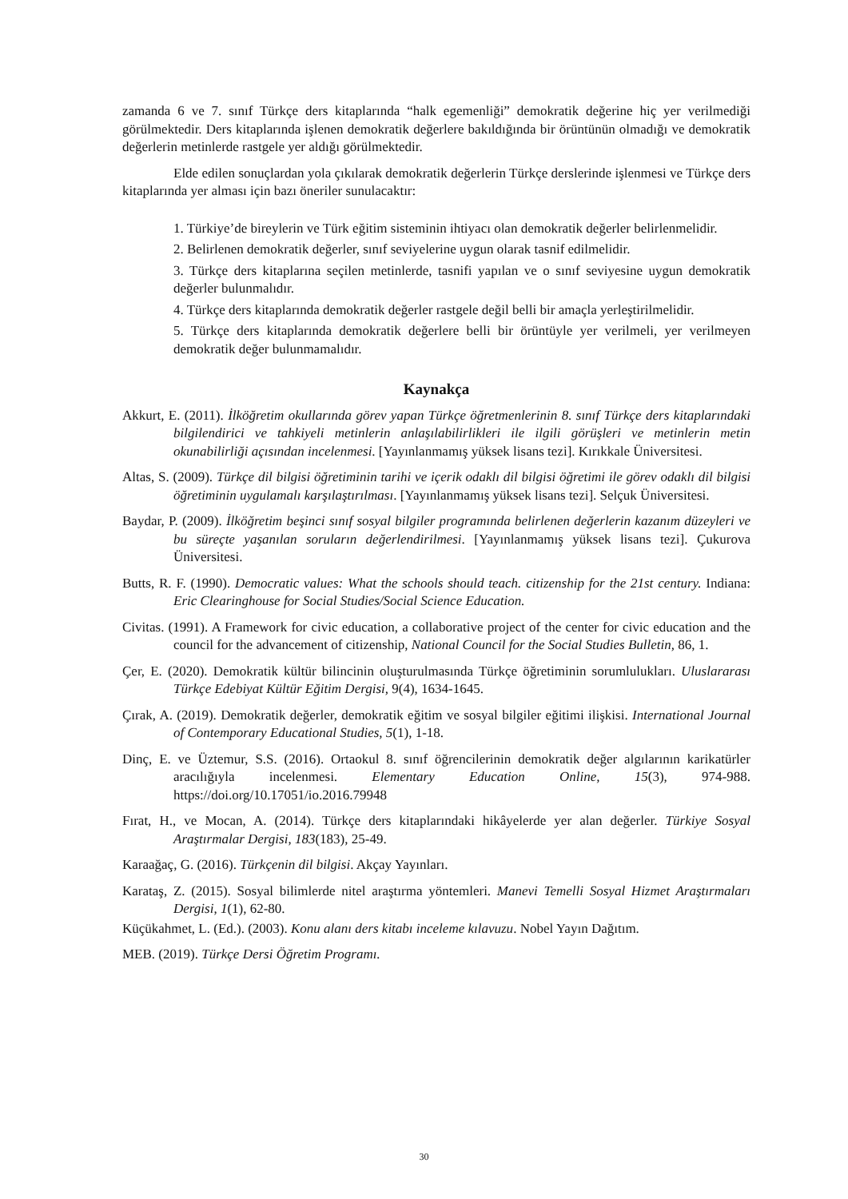zamanda 6 ve 7. sınıf Türkçe ders kitaplarında “halk egemenliği” demokratik değerine hiç yer verilmediği görülmektedir. Ders kitaplarında işlenen demokratik değerlere bakıldığında bir örüntünün olmadığı ve demokratik değerlerin metinlerde rastgele yer aldığı görülmektedir.
Elde edilen sonuçlardan yola çıkılarak demokratik değerlerin Türkçe derslerinde işlenmesi ve Türkçe ders kitaplarında yer alması için bazı öneriler sunulacaktır:
1. Türkiye’de bireylerin ve Türk eğitim sisteminin ihtiyacı olan demokratik değerler belirlenmelidir.
2. Belirlenen demokratik değerler, sınıf seviyelerine uygun olarak tasnif edilmelidir.
3. Türkçe ders kitaplarına seçilen metinlerde, tasnifi yapılan ve o sınıf seviyesine uygun demokratik değerler bulunmalıdır.
4. Türkçe ders kitaplarında demokratik değerler rastgele değil belli bir amaçla yerleştirilmelidir.
5. Türkçe ders kitaplarında demokratik değerlere belli bir örüntüyle yer verilmeli, yer verilmeyen demokratik değer bulunmamalıdır.
Kaynakça
Akkurt, E. (2011). İlköğretim okullarında görev yapan Türkçe öğretmenlerinin 8. sınıf Türkçe ders kitaplarındaki bilgilendirici ve tahkiyeli metinlerin anlaşılabilirlikleri ile ilgili görüşleri ve metinlerin metin okunabilirliği açısından incelenmesi. [Yayınlanmamış yüksek lisans tezi]. Kırıkkale Üniversitesi.
Altas, S. (2009). Türkçe dil bilgisi öğretiminin tarihi ve içerik odaklı dil bilgisi öğretimi ile görev odaklı dil bilgisi öğretiminin uygulamalı karşılaştırılması. [Yayınlanmamış yüksek lisans tezi]. Selçuk Üniversitesi.
Baydar, P. (2009). İlköğretim beşinci sınıf sosyal bilgiler programında belirlenen değerlerin kazanım düzeyleri ve bu süreçte yaşanılan soruların değerlendirilmesi. [Yayınlanmamış yüksek lisans tezi]. Çukurova Üniversitesi.
Butts, R. F. (1990). Democratic values: What the schools should teach. citizenship for the 21st century. Indiana: Eric Clearinghouse for Social Studies/Social Science Education.
Civitas. (1991). A Framework for civic education, a collaborative project of the center for civic education and the council for the advancement of citizenship, National Council for the Social Studies Bulletin, 86, 1.
Çer, E. (2020). Demokratik kültür bilincinin oluşturulmasında Türkçe öğretiminin sorumlulukları. Uluslararası Türkçe Edebiyat Kültür Eğitim Dergisi, 9(4), 1634-1645.
Çırak, A. (2019). Demokratik değerler, demokratik eğitim ve sosyal bilgiler eğitimi ilişkisi. International Journal of Contemporary Educational Studies, 5(1), 1-18.
Dinç, E. ve Üztemur, S.S. (2016). Ortaokul 8. sınıf öğrencilerinin demokratik değer algılarının karikatürler aracılığıyla incelenmesi. Elementary Education Online, 15(3), 974-988. https://doi.org/10.17051/io.2016.79948
Fırat, H., ve Mocan, A. (2014). Türkçe ders kitaplarındaki hikâyelerde yer alan değerler. Türkiye Sosyal Araştırmalar Dergisi, 183(183), 25-49.
Karaağaç, G. (2016). Türkçenin dil bilgisi. Akçay Yayınları.
Karataş, Z. (2015). Sosyal bilimlerde nitel araştırma yöntemleri. Manevi Temelli Sosyal Hizmet Araştırmaları Dergisi, 1(1), 62-80.
Küçükahmet, L. (Ed.). (2003). Konu alanı ders kitabı inceleme kılavuzu. Nobel Yayın Dağıtım.
MEB. (2019). Türkçe Dersi Öğretim Programı.
30